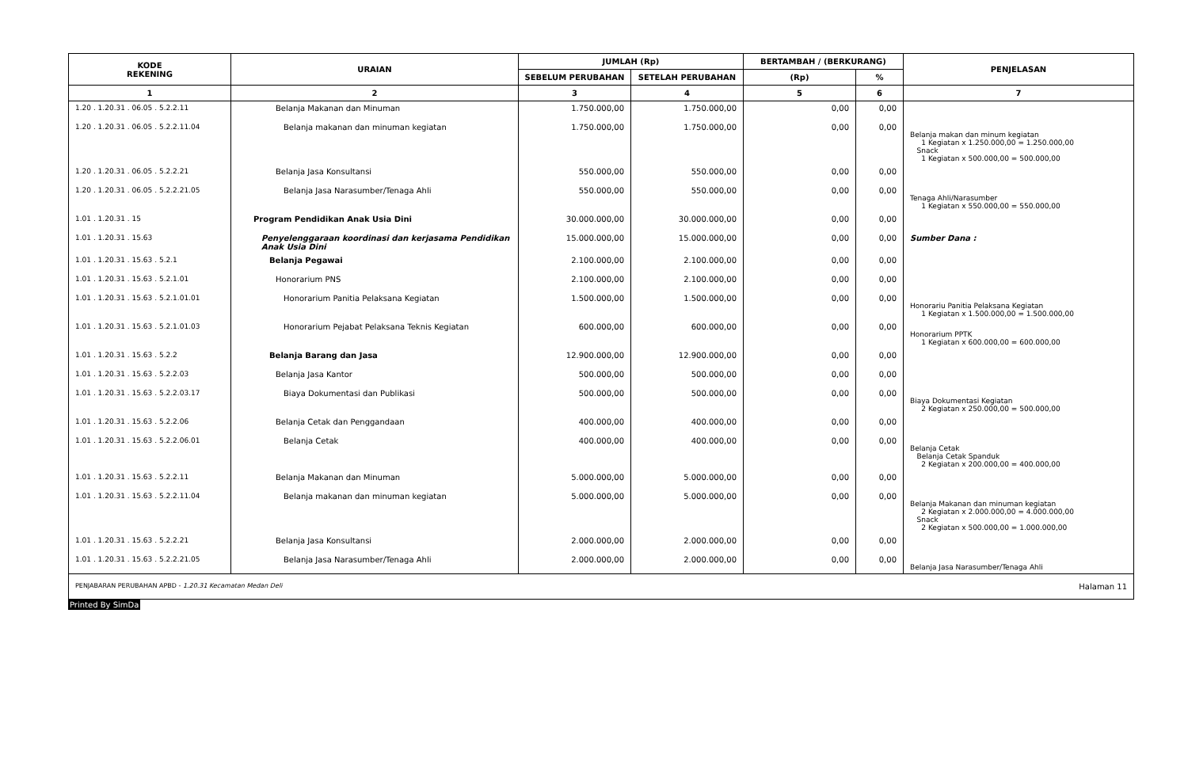| KODE REKENING | URAIAN | JUMLAH (Rp) | | BERTAMBAH / (BERKURANG) | | PENJELASAN |
| --- | --- | --- | --- | --- | --- | --- |
| | | SEBELUM PERUBAHAN | SETELAH PERUBAHAN | (Rp) | % | |
| 1 | 2 | 3 | 4 | 5 | 6 | 7 |
| 1.20 . 1.20.31 . 06.05 . 5.2.2.11 | Belanja Makanan dan Minuman | 1.750.000,00 | 1.750.000,00 | 0,00 | 0,00 | |
| 1.20 . 1.20.31 . 06.05 . 5.2.2.11.04 | Belanja makanan dan minuman kegiatan | 1.750.000,00 | 1.750.000,00 | 0,00 | 0,00 | Belanja makan dan minum kegiatan 1 Kegiatan x 1.250.000,00 = 1.250.000,00 Snack 1 Kegiatan x 500.000,00 = 500.000,00 |
| 1.20 . 1.20.31 . 06.05 . 5.2.2.21 | Belanja Jasa Konsultansi | 550.000,00 | 550.000,00 | 0,00 | 0,00 | |
| 1.20 . 1.20.31 . 06.05 . 5.2.2.21.05 | Belanja Jasa Narasumber/Tenaga Ahli | 550.000,00 | 550.000,00 | 0,00 | 0,00 | Tenaga Ahli/Narasumber 1 Kegiatan x 550.000,00 = 550.000,00 |
| 1.01 . 1.20.31 . 15 | Program Pendidikan Anak Usia Dini | 30.000.000,00 | 30.000.000,00 | 0,00 | 0,00 | |
| 1.01 . 1.20.31 . 15.63 | Penyelenggaraan koordinasi dan kerjasama Pendidikan Anak Usia Dini | 15.000.000,00 | 15.000.000,00 | 0,00 | 0,00 | Sumber Dana : |
| 1.01 . 1.20.31 . 15.63 . 5.2.1 | Belanja Pegawai | 2.100.000,00 | 2.100.000,00 | 0,00 | 0,00 | |
| 1.01 . 1.20.31 . 15.63 . 5.2.1.01 | Honorarium PNS | 2.100.000,00 | 2.100.000,00 | 0,00 | 0,00 | |
| 1.01 . 1.20.31 . 15.63 . 5.2.1.01.01 | Honorarium Panitia Pelaksana Kegiatan | 1.500.000,00 | 1.500.000,00 | 0,00 | 0,00 | Honorariu Panitia Pelaksana Kegiatan 1 Kegiatan x 1.500.000,00 = 1.500.000,00 |
| 1.01 . 1.20.31 . 15.63 . 5.2.1.01.03 | Honorarium Pejabat Pelaksana Teknis Kegiatan | 600.000,00 | 600.000,00 | 0,00 | 0,00 | Honorarium PPTK 1 Kegiatan x 600.000,00 = 600.000,00 |
| 1.01 . 1.20.31 . 15.63 . 5.2.2 | Belanja Barang dan Jasa | 12.900.000,00 | 12.900.000,00 | 0,00 | 0,00 | |
| 1.01 . 1.20.31 . 15.63 . 5.2.2.03 | Belanja Jasa Kantor | 500.000,00 | 500.000,00 | 0,00 | 0,00 | |
| 1.01 . 1.20.31 . 15.63 . 5.2.2.03.17 | Biaya Dokumentasi dan Publikasi | 500.000,00 | 500.000,00 | 0,00 | 0,00 | Biaya Dokumentasi Kegiatan 2 Kegiatan x 250.000,00 = 500.000,00 |
| 1.01 . 1.20.31 . 15.63 . 5.2.2.06 | Belanja Cetak dan Penggandaan | 400.000,00 | 400.000,00 | 0,00 | 0,00 | |
| 1.01 . 1.20.31 . 15.63 . 5.2.2.06.01 | Belanja Cetak | 400.000,00 | 400.000,00 | 0,00 | 0,00 | Belanja Cetak Belanja Cetak Spanduk 2 Kegiatan x 200.000,00 = 400.000,00 |
| 1.01 . 1.20.31 . 15.63 . 5.2.2.11 | Belanja Makanan dan Minuman | 5.000.000,00 | 5.000.000,00 | 0,00 | 0,00 | |
| 1.01 . 1.20.31 . 15.63 . 5.2.2.11.04 | Belanja makanan dan minuman kegiatan | 5.000.000,00 | 5.000.000,00 | 0,00 | 0,00 | Belanja Makanan dan minuman kegiatan 2 Kegiatan x 2.000.000,00 = 4.000.000,00 Snack 2 Kegiatan x 500.000,00 = 1.000.000,00 |
| 1.01 . 1.20.31 . 15.63 . 5.2.2.21 | Belanja Jasa Konsultansi | 2.000.000,00 | 2.000.000,00 | 0,00 | 0,00 | |
| 1.01 . 1.20.31 . 15.63 . 5.2.2.21.05 | Belanja Jasa Narasumber/Tenaga Ahli | 2.000.000,00 | 2.000.000,00 | 0,00 | 0,00 | Belanja Jasa Narasumber/Tenaga Ahli |
PENJABARAN PERUBAHAN APBD - 1.20.31 Kecamatan Medan Deli Halaman 11
Printed By SimDa